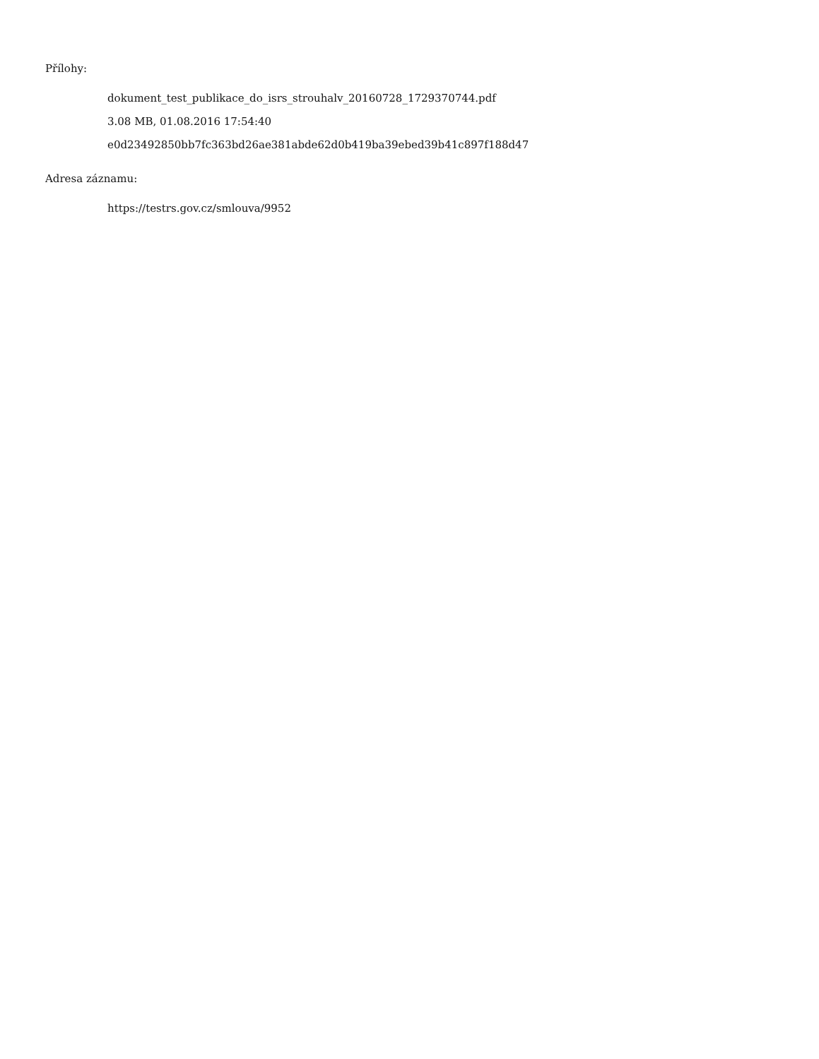Přílohy:
dokument_test_publikace_do_isrs_strouhalv_20160728_1729370744.pdf
3.08 MB, 01.08.2016 17:54:40
e0d23492850bb7fc363bd26ae381abde62d0b419ba39ebed39b41c897f188d47
Adresa záznamu:
https://testrs.gov.cz/smlouva/9952